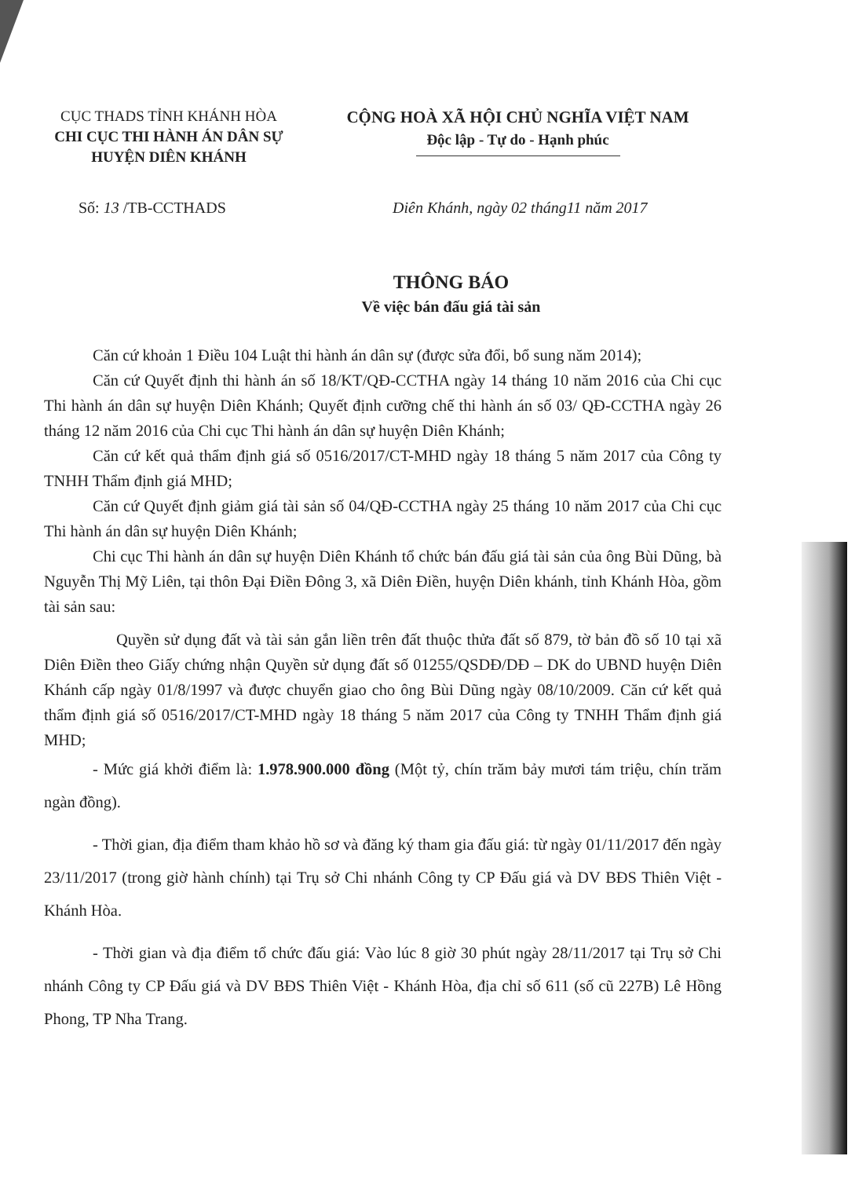CỤC THADS TỈNH KHÁNH HÒA
CHI CỤC THI HÀNH ÁN DÂN SỰ
HUYỆN DIÊN KHÁNH
CỘNG HOÀ XÃ HỘI CHỦ NGHĨA VIỆT NAM
Độc lập - Tự do - Hạnh phúc
Số: 13 /TB-CCTHADS Diên Khánh, ngày 02 tháng11 năm 2017
THÔNG BÁO
Về việc bán đấu giá tài sản
Căn cứ khoản 1 Điều 104 Luật thi hành án dân sự (được sửa đổi, bổ sung năm 2014);
Căn cứ Quyết định thi hành án số 18/KT/QĐ-CCTHA ngày 14 tháng 10 năm 2016 của Chi cục Thi hành án dân sự huyện Diên Khánh; Quyết định cưỡng chế thi hành án số 03/ QĐ-CCTHA ngày 26 tháng 12 năm 2016 của Chi cục Thi hành án dân sự huyện Diên Khánh;
Căn cứ kết quả thẩm định giá số 0516/2017/CT-MHD ngày 18 tháng 5 năm 2017 của Công ty TNHH Thẩm định giá MHD;
Căn cứ Quyết định giảm giá tài sản số 04/QĐ-CCTHA ngày 25 tháng 10 năm 2017 của Chi cục Thi hành án dân sự huyện Diên Khánh;
Chi cục Thi hành án dân sự huyện Diên Khánh tổ chức bán đấu giá tài sản của ông Bùi Dũng, bà Nguyễn Thị Mỹ Liên, tại thôn Đại Điền Đông 3, xã Diên Điền, huyện Diên khánh, tỉnh Khánh Hòa, gồm tài sản sau:
Quyền sử dụng đất và tài sản gắn liền trên đất thuộc thửa đất số 879, tờ bản đồ số 10 tại xã Diên Điền theo Giấy chứng nhận Quyền sử dụng đất số 01255/QSDĐ/DĐ – DK do UBND huyện Diên Khánh cấp ngày 01/8/1997 và được chuyển giao cho ông Bùi Dũng ngày 08/10/2009. Căn cứ kết quả thẩm định giá số 0516/2017/CT-MHD ngày 18 tháng 5 năm 2017 của Công ty TNHH Thẩm định giá MHD;
- Mức giá khởi điểm là: 1.978.900.000 đồng (Một tỷ, chín trăm bảy mươi tám triệu, chín trăm ngàn đồng).
- Thời gian, địa điểm tham khảo hồ sơ và đăng ký tham gia đấu giá: từ ngày 01/11/2017 đến ngày 23/11/2017 (trong giờ hành chính) tại Trụ sở Chi nhánh Công ty CP Đấu giá và DV BĐS Thiên Việt - Khánh Hòa.
- Thời gian và địa điểm tổ chức đấu giá: Vào lúc 8 giờ 30 phút ngày 28/11/2017 tại Trụ sở Chi nhánh Công ty CP Đấu giá và DV BĐS Thiên Việt - Khánh Hòa, địa chỉ số 611 (số cũ 227B) Lê Hồng Phong, TP Nha Trang.